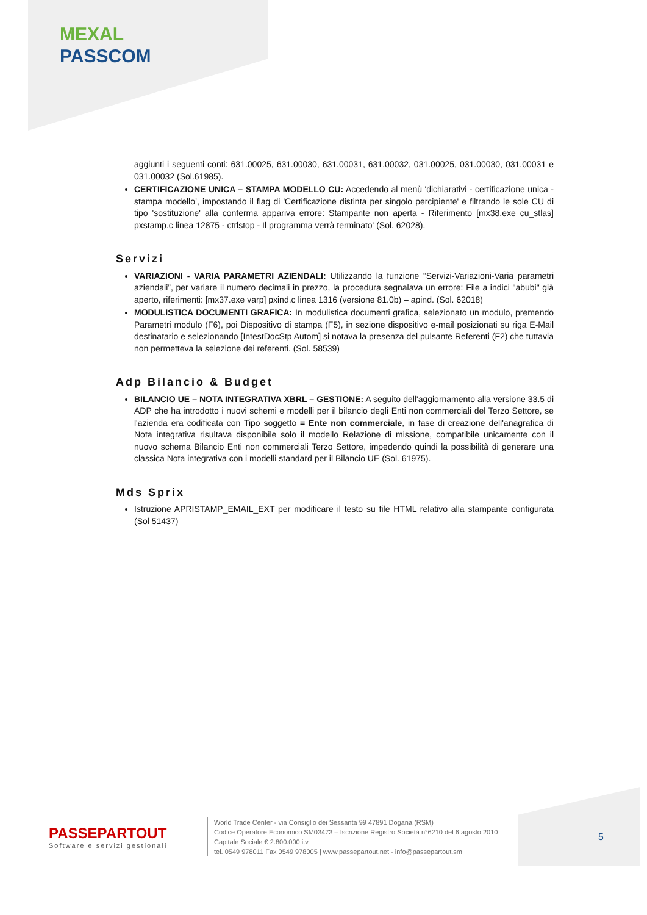MEXAL
PASSCOM
aggiunti i seguenti conti: 631.00025, 631.00030, 631.00031, 631.00032, 031.00025, 031.00030, 031.00031 e 031.00032 (Sol.61985).
CERTIFICAZIONE UNICA – STAMPA MODELLO CU: Accedendo al menù 'dichiarativi - certificazione unica - stampa modello’, impostando il flag di 'Certificazione distinta per singolo percipiente' e filtrando le sole CU di tipo 'sostituzione' alla conferma appariva errore: Stampante non aperta - Riferimento [mx38.exe cu_stlas] pxstamp.c linea 12875 - ctrlstop - Il programma verrà terminato' (Sol. 62028).
Servizi
VARIAZIONI - VARIA PARAMETRI AZIENDALI: Utilizzando la funzione “Servizi-Variazioni-Varia parametri aziendali”, per variare il numero decimali in prezzo, la procedura segnalava un errore: File a indici "abubi" già aperto, riferimenti: [mx37.exe varp] pxind.c linea 1316 (versione 81.0b) – apind. (Sol. 62018)
MODULISTICA DOCUMENTI GRAFICA: In modulistica documenti grafica, selezionato un modulo, premendo Parametri modulo (F6), poi Dispositivo di stampa (F5), in sezione dispositivo e-mail posizionati su riga E-Mail destinatario e selezionando [IntestDocStp Autom] si notava la presenza del pulsante Referenti (F2) che tuttavia non permetteva la selezione dei referenti. (Sol. 58539)
Adp Bilancio & Budget
BILANCIO UE – NOTA INTEGRATIVA XBRL – GESTIONE: A seguito dell'aggiornamento alla versione 33.5 di ADP che ha introdotto i nuovi schemi e modelli per il bilancio degli Enti non commerciali del Terzo Settore, se l'azienda era codificata con Tipo soggetto = Ente non commerciale, in fase di creazione dell'anagrafica di Nota integrativa risultava disponibile solo il modello Relazione di missione, compatibile unicamente con il nuovo schema Bilancio Enti non commerciali Terzo Settore, impedendo quindi la possibilità di generare una classica Nota integrativa con i modelli standard per il Bilancio UE (Sol. 61975).
Mds Sprix
Istruzione APRISTAMP_EMAIL_EXT per modificare il testo su file HTML relativo alla stampante configurata (Sol 51437)
PASSEPARTOUT
Software e servizi gestionali
World Trade Center - via Consiglio dei Sessanta 99 47891 Dogana (RSM)
Codice Operatore Economico SM03473 – Iscrizione Registro Società n°6210 del 6 agosto 2010
Capitale Sociale € 2.800.000 i.v.
tel. 0549 978011 Fax 0549 978005 | www.passepartout.net - info@passepartout.sm
5